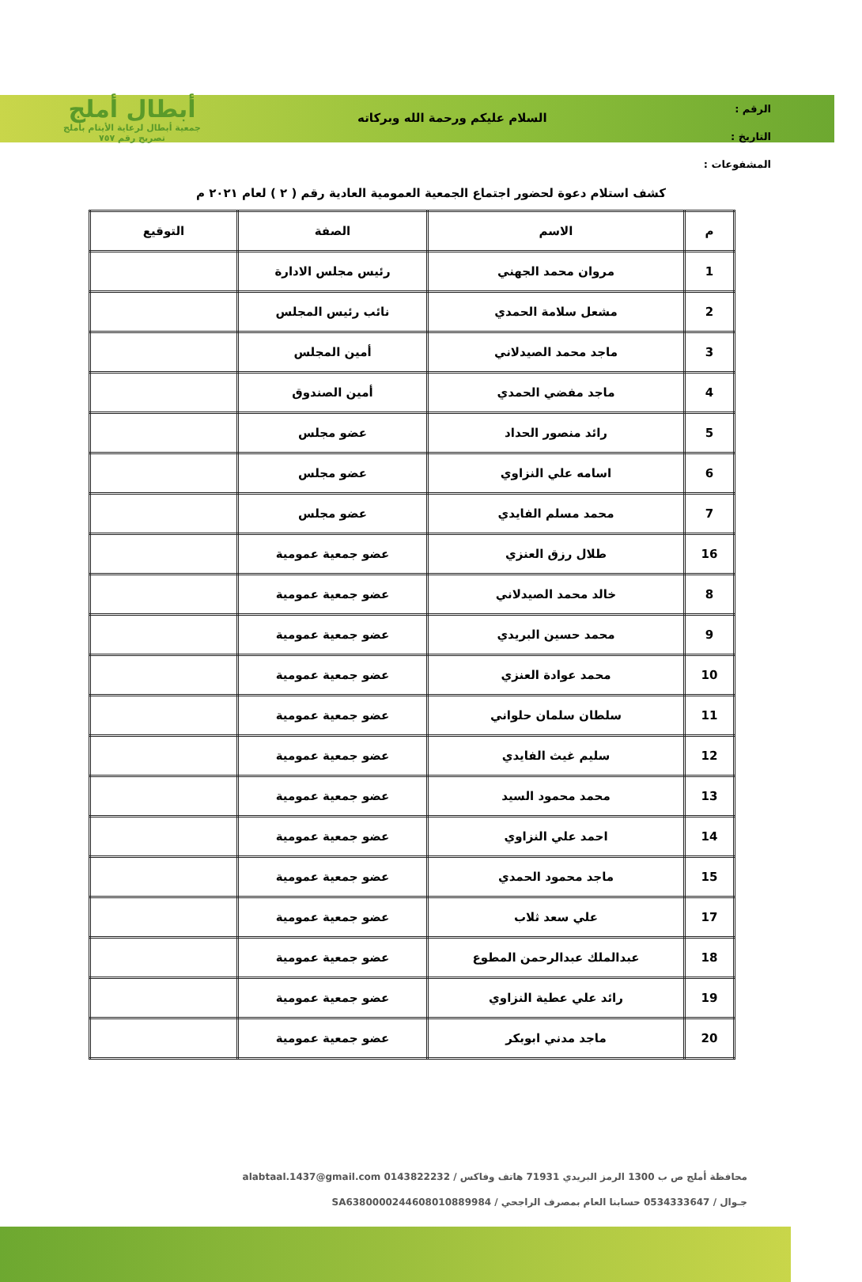الرقم :
التاريخ :
المشفوعات :
السلام عليكم ورحمة الله وبركاته
أبطال أملج
جمعية أبطال لرعاية الأيتام بأملج
تصريح رقم ٧٥٧
كشف استلام دعوة لحضور اجتماع الجمعية العمومية العادية رقم ( ٢ ) لعام ٢٠٢١ م
| م | الاسم | الصفة | التوقيع |
| --- | --- | --- | --- |
| 1 | مروان محمد الجهني | رئيس مجلس الادارة | |
| 2 | مشعل سلامة الحمدي | نائب رئيس المجلس | |
| 3 | ماجد محمد الصيدلاني | أمين المجلس | |
| 4 | ماجد مفضي الحمدي | أمين الصندوق | |
| 5 | رائد منصور الحداد | عضو مجلس | |
| 6 | اسامه علي النزاوي | عضو مجلس | |
| 7 | محمد مسلم الفايدي | عضو مجلس | |
| 16 | طلال رزق العنزي | عضو جمعية عمومية | |
| 8 | خالد محمد الصيدلاني | عضو جمعية عمومية | |
| 9 | محمد حسين البريدي | عضو جمعية عمومية | |
| 10 | محمد عوادة العنزي | عضو جمعية عمومية | |
| 11 | سلطان سلمان حلواني | عضو جمعية عمومية | |
| 12 | سليم غيث الفايدي | عضو جمعية عمومية | |
| 13 | محمد محمود السيد | عضو جمعية عمومية | |
| 14 | احمد علي النزاوي | عضو جمعية عمومية | |
| 15 | ماجد محمود الحمدي | عضو جمعية عمومية | |
| 17 | علي سعد ثلاب | عضو جمعية عمومية | |
| 18 | عبدالملك عبدالرحمن المطوع | عضو جمعية عمومية | |
| 19 | رائد علي عطية النزاوي | عضو جمعية عمومية | |
| 20 | ماجد مدني ابوبكر | عضو جمعية عمومية | |
محافظة أملج ص ب 1300 الرمز البريدي 71931 هاتف وفاكس / 0143822232 alabtaal.1437@gmail.com
جـوال / 0534333647 حسابنا العام بمصرف الراجحي / SA6380000244608010889984